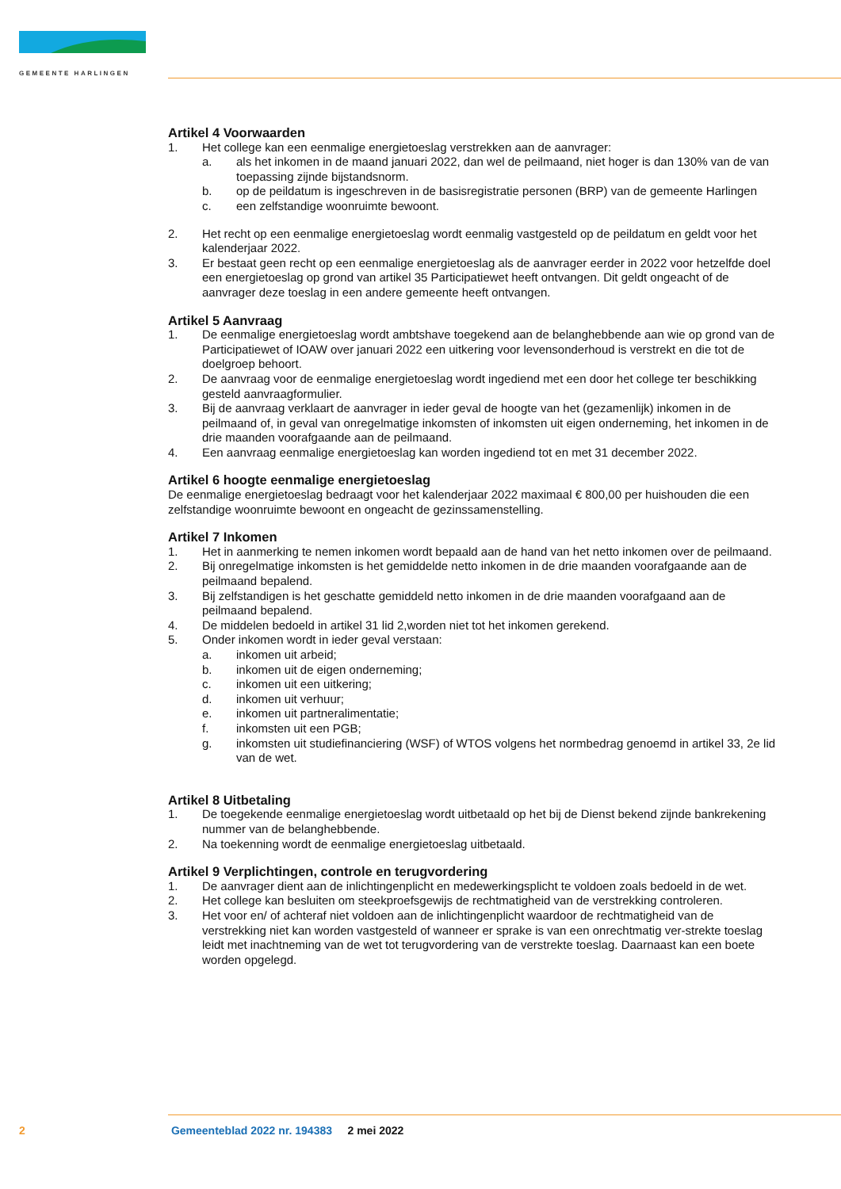GEMEENTE HARLINGEN
Artikel 4 Voorwaarden
1. Het college kan een eenmalige energietoeslag verstrekken aan de aanvrager:
a. als het inkomen in de maand januari 2022, dan wel de peilmaand, niet hoger is dan 130% van de van toepassing zijnde bijstandsnorm.
b. op de peildatum is ingeschreven in de basisregistratie personen (BRP) van de gemeente Harlingen
c. een zelfstandige woonruimte bewoont.
2. Het recht op een eenmalige energietoeslag wordt eenmalig vastgesteld op de peildatum en geldt voor het kalenderjaar 2022.
3. Er bestaat geen recht op een eenmalige energietoeslag als de aanvrager eerder in 2022 voor hetzelfde doel een energietoeslag op grond van artikel 35 Participatiewet heeft ontvangen. Dit geldt ongeacht of de aanvrager deze toeslag in een andere gemeente heeft ontvangen.
Artikel 5 Aanvraag
1. De eenmalige energietoeslag wordt ambtshave toegekend aan de belanghebbende aan wie op grond van de Participatiewet of IOAW over januari 2022 een uitkering voor levensonderhoud is verstrekt en die tot de doelgroep behoort.
2. De aanvraag voor de eenmalige energietoeslag wordt ingediend met een door het college ter beschikking gesteld aanvraagformulier.
3. Bij de aanvraag verklaart de aanvrager in ieder geval de hoogte van het (gezamenlijk) inkomen in de peilmaand of, in geval van onregelmatige inkomsten of inkomsten uit eigen onderneming, het inkomen in de drie maanden voorafgaande aan de peilmaand.
4. Een aanvraag eenmalige energietoeslag kan worden ingediend tot en met 31 december 2022.
Artikel 6 hoogte eenmalige energietoeslag
De eenmalige energietoeslag bedraagt voor het kalenderjaar 2022 maximaal € 800,00 per huishouden die een zelfstandige woonruimte bewoont en ongeacht de gezinssamenstelling.
Artikel 7 Inkomen
1. Het in aanmerking te nemen inkomen wordt bepaald aan de hand van het netto inkomen over de peilmaand.
2. Bij onregelmatige inkomsten is het gemiddelde netto inkomen in de drie maanden voorafgaande aan de peilmaand bepalend.
3. Bij zelfstandigen is het geschatte gemiddeld netto inkomen in de drie maanden voorafgaand aan de peilmaand bepalend.
4. De middelen bedoeld in artikel 31 lid 2,worden niet tot het inkomen gerekend.
5. Onder inkomen wordt in ieder geval verstaan:
a. inkomen uit arbeid;
b. inkomen uit de eigen onderneming;
c. inkomen uit een uitkering;
d. inkomen uit verhuur;
e. inkomen uit partneralimentatie;
f. inkomsten uit een PGB;
g. inkomsten uit studiefinanciering (WSF) of WTOS volgens het normbedrag genoemd in artikel 33, 2e lid van de wet.
Artikel 8 Uitbetaling
1. De toegekende eenmalige energietoeslag wordt uitbetaald op het bij de Dienst bekend zijnde bankrekening nummer van de belanghebbende.
2. Na toekenning wordt de eenmalige energietoeslag uitbetaald.
Artikel 9 Verplichtingen, controle en terugvordering
1. De aanvrager dient aan de inlichtingenplicht en medewerkingsplicht te voldoen zoals bedoeld in de wet.
2. Het college kan besluiten om steekproefsgewijs de rechtmatigheid van de verstrekking controleren.
3. Het voor en/ of achteraf niet voldoen aan de inlichtingenplicht waardoor de rechtmatigheid van de verstrekking niet kan worden vastgesteld of wanneer er sprake is van een onrechtmatig ver-strekte toeslag leidt met inachtneming van de wet tot terugvordering van de verstrekte toeslag. Daarnaast kan een boete worden opgelegd.
2 Gemeenteblad 2022 nr. 194383 2 mei 2022